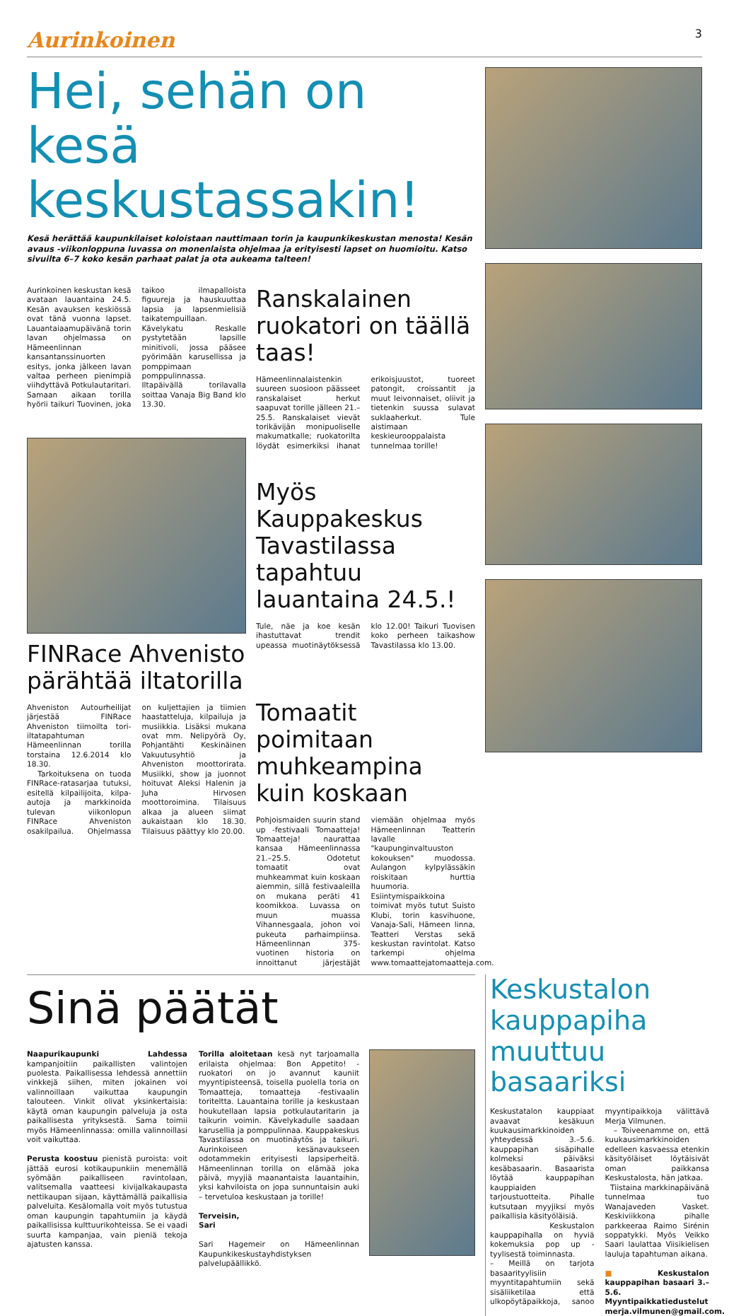Aurinkoinen 3
Hei, sehän on
kesä keskustassakin!
Kesä herättää kaupunkilaiset koloistaan nauttimaan torin ja kaupunkikeskustan menosta! Kesän avaus -viikonloppuna luvassa on monenlaista ohjelmaa ja erityisesti lapset on huomioitu. Katso sivuilta 6–7 koko kesän parhaat palat ja ota aukeama talteen!
Aurinkoinen keskustan kesä avataan lauantaina 24.5. Kesän avauksen keskiössä ovat tänä vuonna lapset. Lauantaiaamupäivänä torin lavan ohjelmassa on Hämeenlinnan kansantanssinuorten esitys, jonka jälkeen lavan valtaa perheen pienimpiä viihdyttävä Potkulautaritari. Samaan aikaan torilla hyörii taikuri Tuovinen, joka taikoo ilmapalloista figuureja ja hauskuuttaa lapsia ja lapsenmielisiä taikatempuillaan. Kävelykatu Reskalle pystytetään lapsille minitivoli, jossa pääsee pyörimään karusellissa ja pomppimaan pomppulinnassa. Iltapäivällä torilavalla soittaa Vanaja Big Band klo 13.30.
FINRace Ahvenisto pärähtää iltatorilla
Ahveniston Autourheilijat järjestää FINRace Ahveniston tiimoilta tori-iltatapahtuman Hämeenlinnan torilla torstaina 12.6.2014 klo 18.30.
Tarkoituksena on tuoda FINRace-ratasarjaa tutuksi, esitellä kilpailijoita, kilpa-autoja ja markkinoida tulevan viikonlopun FINRace Ahveniston osakilpailua. Ohjelmassa on kuljettajien ja tiimien haastatteluja, kilpailuja ja musiikkia. Lisäksi mukana ovat mm. Nelipyörä Oy, Pohjantähti Keskinäinen Vakuutusyhtiö ja Ahveniston moottorirata. Musiikki, show ja juonnot hoituvat Aleksi Halenin ja Juha Hirvosen moottoroimina. Tilaisuus alkaa ja alueen siimat aukaistaan klo 18.30. Tilaisuus päättyy klo 20.00.
Ranskalainen ruokatori on täällä taas!
Hämeenlinnalaistenkin suureen suosioon päässeet ranskalaiset herkut saapuvat torille jälleen 21.–25.5. Ranskalaiset vievät torikävijän monipuoliselle makumatkalle; ruokatorilta löydät esimerkiksi ihanat erikoisjuustot, tuoreet patongit, croissantit ja muut leivonnaiset, oliivit ja tietenkin suussa sulavat suklaaherkut. Tule aistimaan keskieurooppalaista tunnelmaa torille!
Myös Kauppakeskus Tavastilassa tapahtuu lauantaina 24.5.!
Tule, näe ja koe kesän ihastuttavat trendit upeassa muotinäytöksessä klo 12.00! Taikuri Tuovisen koko perheen taikashow Tavastilassa klo 13.00.
Tomaatit poimitaan muhkeampina kuin koskaan
Pohjoismaiden suurin stand up -festivaali Tomaatteja! Tomaatteja! naurattaa kansaa Hämeenlinnassa 21.–25.5. Odotetut tomaatit ovat muhkeammat kuin koskaan aiemmin, sillä festivaaleilla on mukana peräti 41 koomikkoa. Luvassa on muun muassa Vihannesgaala, johon voi pukeuta parhaimpiinsa. Hämeenlinnan 375-vuotinen historia on innoittanut järjestäjät viemään ohjelmaa myös Hämeenlinnan Teatterin lavalle "kaupunginvaltuuston kokouksen" muodossa. Aulangon kylpylässäkin roiskitaan hurttia huumoria. Esiintymispaikkoina toimivat myös tutut Suisto Klubi, torin kasvihuone, Vanaja-Sali, Hämeen linna, Teatteri Verstas sekä keskustan ravintolat. Katso tarkempi ohjelma www.tomaattejatomaatteja.com.
Sinä päätät
Naapurikaupunki Lahdessa kampanjoitiin paikallisten valintojen puolesta. Paikallisessa lehdessä annettiin vinkkejä siihen, miten jokainen voi valinnoillaan vaikuttaa kaupungin talouteen. Vinkit olivat yksinkertaisia: käytä oman kaupungin palveluja ja osta paikallisesta yrityksestä. Sama toimii myös Hämeenlinnassa: omilla valinnoillasi voit vaikuttaa.
Perusta koostuu pienistä puroista: voit jättää eurosi kotikaupunkiin menemällä syömään paikalliseen ravintolaan, valitsemalla vaatteesi kivijalkakaupasta nettikaupan sijaan, käyttämällä paikallisia palveluita. Kesälomalla voit myös tutustua oman kaupungin tapahtumiin ja käydä paikallisissa kulttuurikohteissa. Se ei vaadi suurta kampanjaa, vain pieniä tekoja ajatusten kanssa.
Torilla aloitetaan kesä nyt tarjoamalla erilaista ohjelmaa: Bon Appetito! -ruokatori on jo avannut kauniit myyntipisteensä, toisella puolella toria on Tomaatteja, tomaatteja -festivaalin toriteltta. Lauantaina torille ja keskustaan houkutellaan lapsia potkulautaritarin ja taikurin voimin. Kävelykadulle saadaan karusellia ja pomppulinnaa. Kauppakeskus Tavastilassa on muotinäytös ja taikuri. Aurinkoiseen kesänavaukseen odotammekin erityisesti lapsiperheitä. Hämeenlinnan torilla on elämää joka päivä, myyjiä maanantaista lauantaihin, yksi kahviloista on jopa sunnuntaisin auki – tervetuloa keskustaan ja torille!
Terveisin,
Sari
Sari Hagemeir on Hämeenlinnan Kaupunkikeskustayhdistyksen palvelupäällikkö.
Keskustalon kauppapiha muuttuu basaariksi
Keskustatalon kauppiaat avaavat kesäkuun kuukausimarkkinoiden yhteydessä 3.–5.6. kauppapihan sisäpihalle kolmeksi päiväksi kesäbasaarin. Basaarista löytää kauppapihan kauppiaiden tarjoustuotteita. Pihalle kutsutaan myyjiksi myös paikallisia käsityöläisiä.
Keskustalon kauppapihalla on hyviä kokemuksia pop up -tyylisestä toiminnasta.
– Meillä on tarjota basaarityylisiin myyntitapahtumiin sekä sisäliiketilaa että ulkopöytäpaikkoja, sanoo myyntipaikkoja välittävä Merja Vilmunen.
– Toiveenamme on, että kuukausimarkkinoiden edelleen kasvaessa etenkin käsityöläiset löytäisivät oman paikkansa Keskustalosta, hän jatkaa.
Tiistaina markkinapäivänä tunnelmaa tuo Wanajaveden Vasket. Keskiviikkona pihalle parkkeeraa Raimo Sirénin soppatykki. Myös Veikko Saari laulattaa Viisikielisen lauluja tapahtuman aikana.
■ Keskustalon kauppapihan basaari 3.–5.6. Myyntipaikkatiedustelut merja.vilmunen@gmail.com.